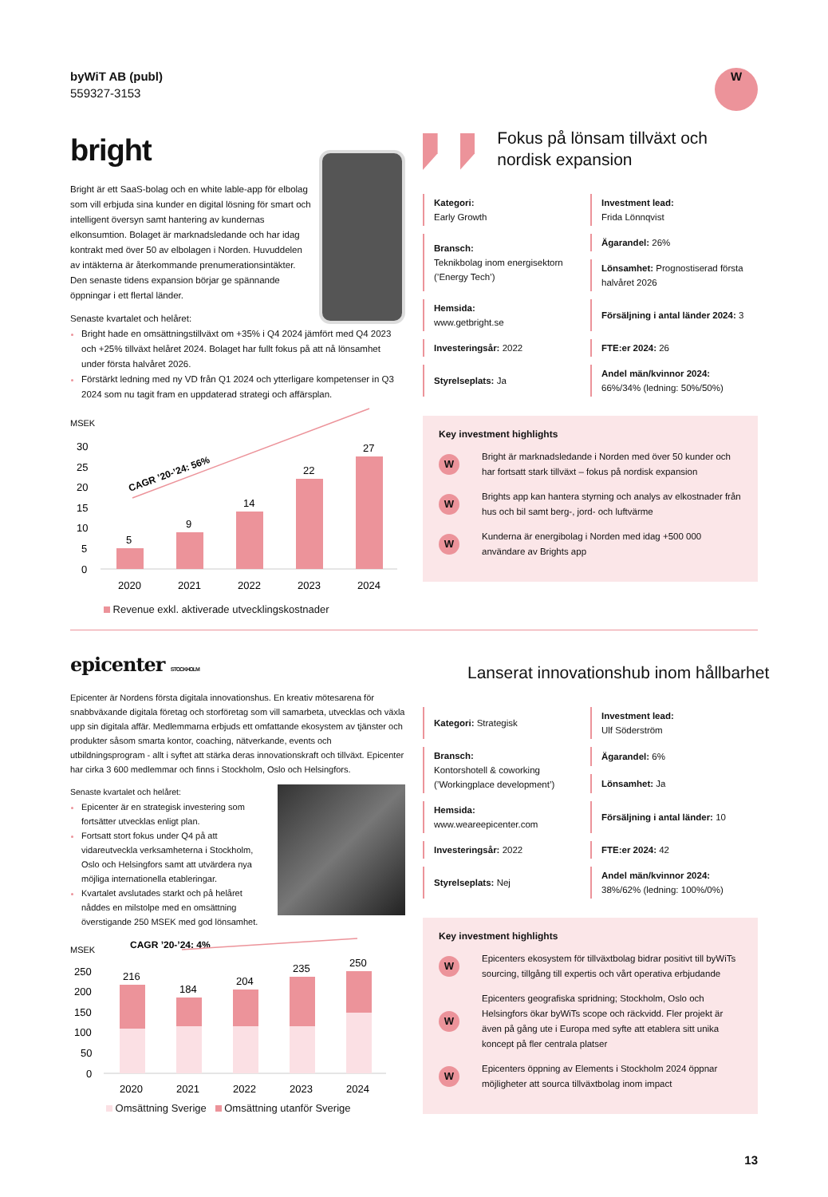byWiT AB (publ)
559327-3153
W
bright
Bright är ett SaaS-bolag och en white lable-app för elbolag som vill erbjuda sina kunder en digital lösning för smart och intelligent översyn samt hantering av kundernas elkonsumtion. Bolaget är marknadsledande och har idag kontrakt med över 50 av elbolagen i Norden. Huvuddelen av intäkterna är återkommande prenumerationsintäkter. Den senaste tidens expansion börjar ge spännande öppningar i ett flertal länder.
Senaste kvartalet och helåret:
Bright hade en omsättningstillväxt om +35% i Q4 2024 jämfört med Q4 2023 och +25% tillväxt helåret 2024. Bolaget har fullt fokus på att nå lönsamhet under första halvåret 2026.
Förstärkt ledning med ny VD från Q1 2024 och ytterligare kompetenser in Q3 2024 som nu tagit fram en uppdaterad strategi och affärsplan.
MSEK
30
25
20
15
10
5
0
5
9
14
22
27
2020
2021
2022
2023
2024
CAGR ’20-’24: 56%
Revenue exkl. aktiverade utvecklingskostnader
Fokus på lönsam tillväxt och nordisk expansion
| Kategori: Early Growth | Investment lead: Frida Lönnqvist |
| Bransch: Teknikbolag inom energisektorn (’Energy Tech’) | Ägarandel: 26% |
| | Lönsamhet: Prognostiserad första halvåret 2026 |
| Hemsida: www.getbright.se | Försäljning i antal länder 2024: 3 |
| Investeringsår: 2022 | FTE:er 2024: 26 |
| Styrelseplats: Ja | Andel män/kvinnor 2024: 66%/34% (ledning: 50%/50%) |
Key investment highlights
W Bright är marknadsledande i Norden med över 50 kunder och har fortsatt stark tillväxt – fokus på nordisk expansion
W Brights app kan hantera styrning och analys av elkostnader från hus och bil samt berg-, jord- och luftvärme
W Kunderna är energibolag i Norden med idag +500 000 användare av Brights app
epicenter STOCKHOLM
Epicenter är Nordens första digitala innovationshus. En kreativ mötesarena för snabbväxande digitala företag och storföretag som vill samarbeta, utvecklas och växla upp sin digitala affär. Medlemmarna erbjuds ett omfattande ekosystem av tjänster och produkter såsom smarta kontor, coaching, nätverkande, events och utbildningsprogram - allt i syftet att stärka deras innovationskraft och tillväxt. Epicenter har cirka 3 600 medlemmar och finns i Stockholm, Oslo och Helsingfors.
Senaste kvartalet och helåret:
Epicenter är en strategisk investering som fortsätter utvecklas enligt plan.
Fortsatt stort fokus under Q4 på att vidareutveckla verksamheterna i Stockholm, Oslo och Helsingfors samt att utvärdera nya möjliga internationella etableringar.
Kvartalet avslutades starkt och på helåret nåddes en milstolpe med en omsättning överstigande 250 MSEK med god lönsamhet.
MSEK
CAGR ’20-’24: 4%
250
200
150
100
50
0
216
184
204
235
250
2020
2021
2022
2023
2024
Omsättning Sverige Omsättning utanför Sverige
Lanserat innovationshub inom hållbarhet
| Kategori: Strategisk | Investment lead: Ulf Söderström |
| Bransch: Kontorshotell & coworking (’Workingplace development’) | Ägarandel: 6% |
| | Lönsamhet: Ja |
| Hemsida: www.weareepicenter.com | Försäljning i antal länder: 10 |
| Investeringsår: 2022 | FTE:er 2024: 42 |
| Styrelseplats: Nej | Andel män/kvinnor 2024: 38%/62% (ledning: 100%/0%) |
Key investment highlights
W Epicenters ekosystem för tillväxtbolag bidrar positivt till byWiTs sourcing, tillgång till expertis och vårt operativa erbjudande
W Epicenters geografiska spridning; Stockholm, Oslo och Helsingfors ökar byWiTs scope och räckvidd. Fler projekt är även på gång ute i Europa med syfte att etablera sitt unika koncept på fler centrala platser
W Epicenters öppning av Elements i Stockholm 2024 öppnar möjligheter att sourca tillväxtbolag inom impact
13